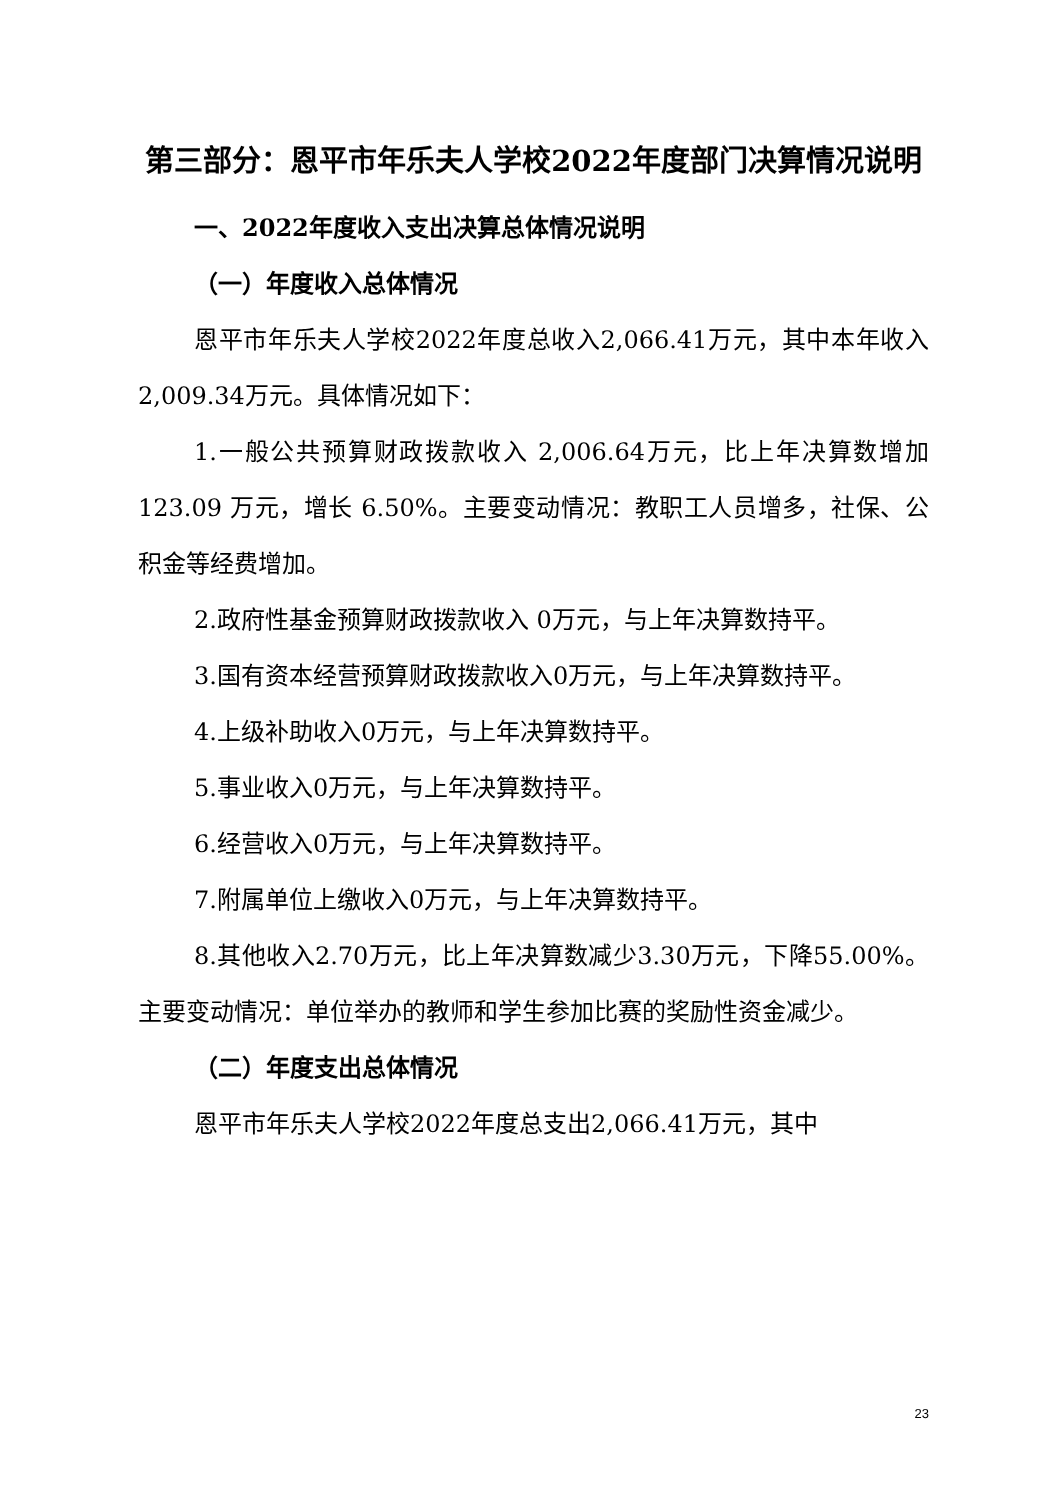第三部分：恩平市年乐夫人学校2022年度部门决算情况说明
一、2022年度收入支出决算总体情况说明
（一）年度收入总体情况
恩平市年乐夫人学校2022年度总收入2,066.41万元，其中本年收入2,009.34万元。具体情况如下：
1.一般公共预算财政拨款收入 2,006.64万元，比上年决算数增加 123.09 万元，增长 6.50%。主要变动情况：教职工人员增多，社保、公积金等经费增加。
2.政府性基金预算财政拨款收入 0万元，与上年决算数持平。
3.国有资本经营预算财政拨款收入0万元，与上年决算数持平。
4.上级补助收入0万元，与上年决算数持平。
5.事业收入0万元，与上年决算数持平。
6.经营收入0万元，与上年决算数持平。
7.附属单位上缴收入0万元，与上年决算数持平。
8.其他收入2.70万元，比上年决算数减少3.30万元，下降55.00%。主要变动情况：单位举办的教师和学生参加比赛的奖励性资金减少。
（二）年度支出总体情况
恩平市年乐夫人学校2022年度总支出2,066.41万元，其中
23